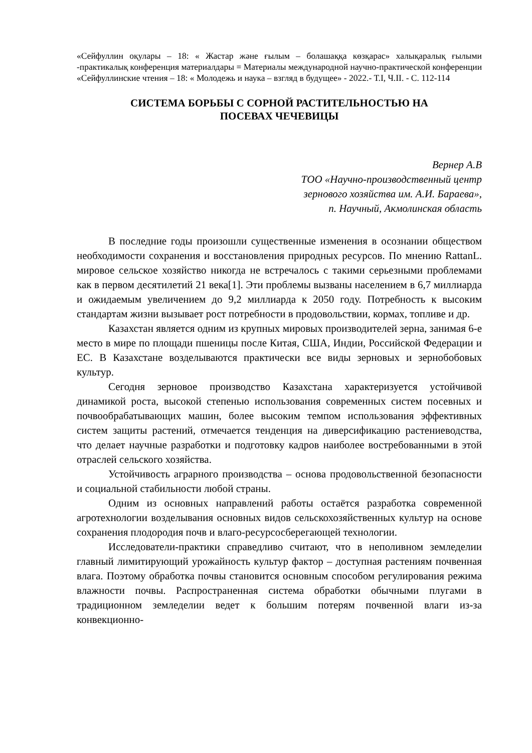«Сейфуллин оқулары – 18: « Жастар және ғылым – болашаққа көзқарас» халықаралық ғылыми -практикалық конференция материалдары = Материалы международной научно-практической конференции «Сейфуллинские чтения – 18: « Молодежь и наука – взгляд в будущее» - 2022.- Т.I, Ч.II. - С. 112-114
СИСТЕМА БОРЬБЫ С СОРНОЙ РАСТИТЕЛЬНОСТЬЮ НА
ПОСЕВАХ ЧЕЧЕВИЦЫ
Вернер А.В
ТОО «Научно-производственный центр
зернового хозяйства им. А.И. Бараева»,
п. Научный, Акмолинская область
В последние годы произошли существенные изменения в осознании обществом необходимости сохранения и восстановления природных ресурсов. По мнению RattanL. мировое сельское хозяйство никогда не встречалось с такими серьезными проблемами как в первом десятилетий 21 века[1]. Эти проблемы вызваны населением в 6,7 миллиарда и ожидаемым увеличением до 9,2 миллиарда к 2050 году. Потребность к высоким стандартам жизни вызывает рост потребности в продовольствии, кормах, топливе и др.
Казахстан является одним из крупных мировых производителей зерна, занимая 6-е место в мире по площади пшеницы после Китая, США, Индии, Российской Федерации и ЕС. В Казахстане возделываются практически все виды зерновых и зернобобовых культур.
Сегодня зерновое производство Казахстана характеризуется устойчивой динамикой роста, высокой степенью использования современных систем посевных и почвообрабатывающих машин, более высоким темпом использования эффективных систем защиты растений, отмечается тенденция на диверсификацию растениеводства, что делает научные разработки и подготовку кадров наиболее востребованными в этой отраслей сельского хозяйства.
Устойчивость аграрного производства – основа продовольственной безопасности и социальной стабильности любой страны.
Одним из основных направлений работы остаётся разработка современной агротехнологии возделывания основных видов сельскохозяйственных культур на основе сохранения плодородия почв и влаго-ресурсосберегающей технологии.
Исследователи-практики справедливо считают, что в неполивном земледелии главный лимитирующий урожайность культур фактор – доступная растениям почвенная влага. Поэтому обработка почвы становится основным способом регулирования режима влажности почвы. Распространенная система обработки обычными плугами в традиционном земледелии ведет к большим потерям почвенной влаги из-за конвекционно-